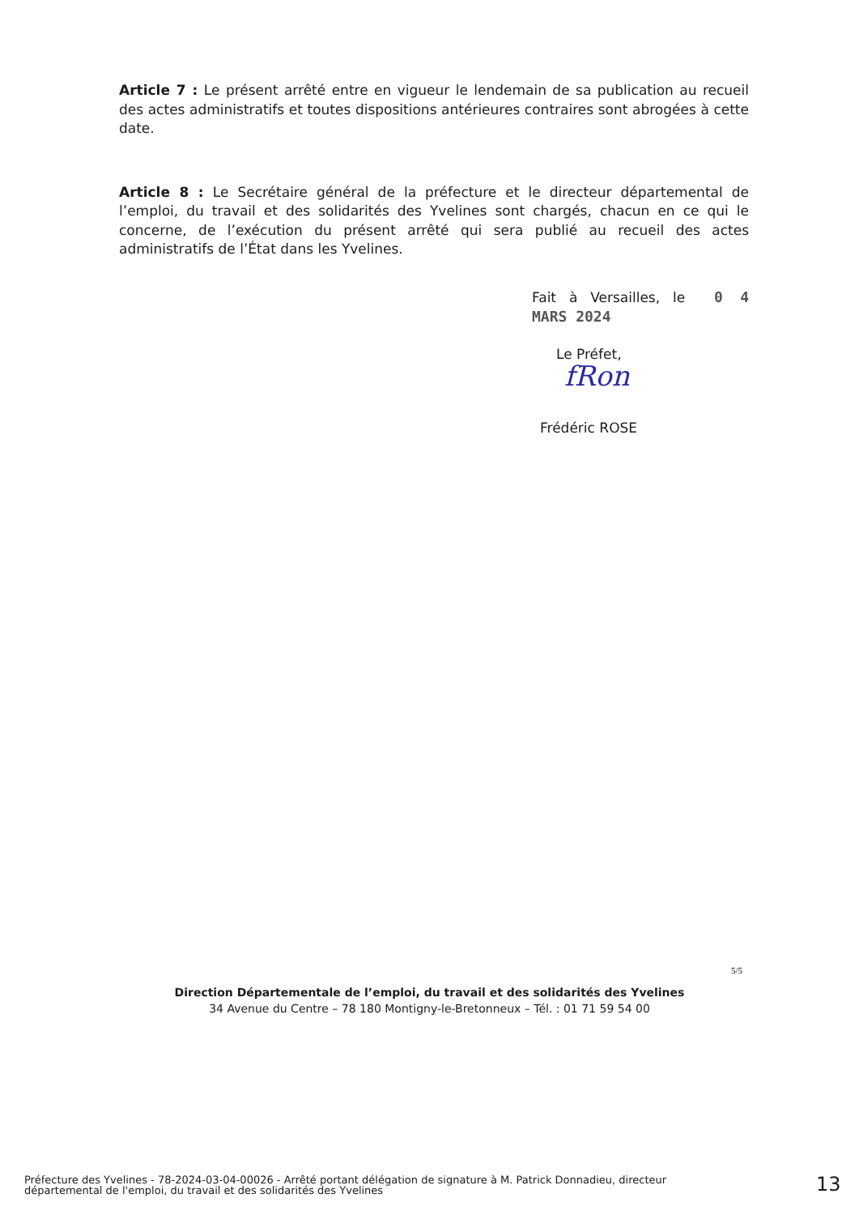Article 7 : Le présent arrêté entre en vigueur le lendemain de sa publication au recueil des actes administratifs et toutes dispositions antérieures contraires sont abrogées à cette date.
Article 8 : Le Secrétaire général de la préfecture et le directeur départemental de l’emploi, du travail et des solidarités des Yvelines sont chargés, chacun en ce qui le concerne, de l’exécution du présent arrêté qui sera publié au recueil des actes administratifs de l’État dans les Yvelines.
Fait à Versailles, le 0 4 MARS 2024
Le Préfet,
fRon
Frédéric ROSE
5/5
Direction Départementale de l’emploi, du travail et des solidarités des Yvelines
34 Avenue du Centre – 78 180 Montigny-le-Bretonneux – Tél. : 01 71 59 54 00
Préfecture des Yvelines - 78-2024-03-04-00026 - Arrêté portant délégation de signature à M. Patrick Donnadieu, directeur départemental de l'emploi, du travail et des solidarités des Yvelines
13